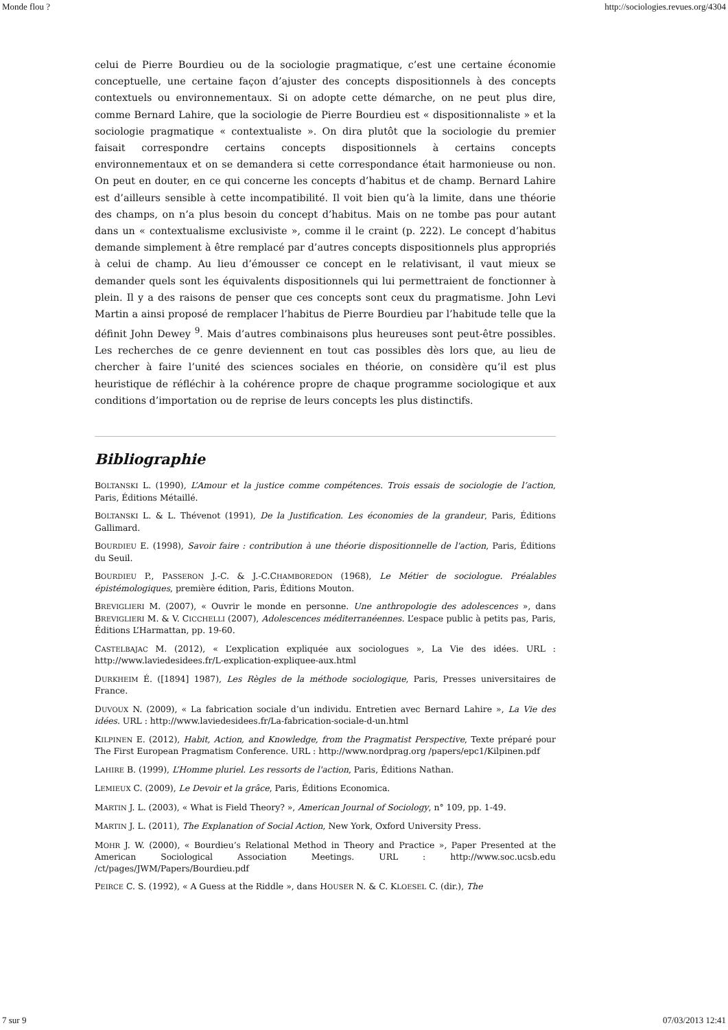Monde flou ? http://sociologies.revues.org/4304
celui de Pierre Bourdieu ou de la sociologie pragmatique, c’est une certaine économie conceptuelle, une certaine façon d’ajuster des concepts dispositionnels à des concepts contextuels ou environnementaux. Si on adopte cette démarche, on ne peut plus dire, comme Bernard Lahire, que la sociologie de Pierre Bourdieu est « dispositionnaliste » et la sociologie pragmatique « contextualiste ». On dira plutôt que la sociologie du premier faisait correspondre certains concepts dispositionnels à certains concepts environnementaux et on se demandera si cette correspondance était harmonieuse ou non. On peut en douter, en ce qui concerne les concepts d’habitus et de champ. Bernard Lahire est d’ailleurs sensible à cette incompatibilité. Il voit bien qu’à la limite, dans une théorie des champs, on n’a plus besoin du concept d’habitus. Mais on ne tombe pas pour autant dans un « contextualisme exclusiviste », comme il le craint (p. 222). Le concept d’habitus demande simplement à être remplacé par d’autres concepts dispositionnels plus appropriés à celui de champ. Au lieu d’émousser ce concept en le relativisant, il vaut mieux se demander quels sont les équivalents dispositionnels qui lui permettraient de fonctionner à plein. Il y a des raisons de penser que ces concepts sont ceux du pragmatisme. John Levi Martin a ainsi proposé de remplacer l’habitus de Pierre Bourdieu par l’habitude telle que la définit John Dewey <sup>9</sup>. Mais d’autres combinaisons plus heureuses sont peut-être possibles. Les recherches de ce genre deviennent en tout cas possibles dès lors que, au lieu de chercher à faire l’unité des sciences sociales en théorie, on considère qu’il est plus heuristique de réfléchir à la cohérence propre de chaque programme sociologique et aux conditions d’importation ou de reprise de leurs concepts les plus distinctifs.
Bibliographie
BOLTANSKI L. (1990), L’Amour et la justice comme compétences. Trois essais de sociologie de l’action, Paris, Éditions Métaillé.
BOLTANSKI L. & L. Thévenot (1991), De la Justification. Les économies de la grandeur, Paris, Éditions Gallimard.
BOURDIEU E. (1998), Savoir faire : contribution à une théorie dispositionnelle de l'action, Paris, Éditions du Seuil.
BOURDIEU P., PASSERON J.-C. & J.-C.CHAMBOREDON (1968), Le Métier de sociologue. Préalables épistémologiques, première édition, Paris, Éditions Mouton.
BREVIGLIERI M. (2007), « Ouvrir le monde en personne. Une anthropologie des adolescences », dans BREVIGLIERI M. & V. CICCHELLI (2007), Adolescences méditerranéennes. L’espace public à petits pas, Paris, Éditions L’Harmattan, pp. 19-60.
CASTELBAJAC M. (2012), « L’explication expliquée aux sociologues », La Vie des idées. URL : http://www.laviedesidees.fr/L-explication-expliquee-aux.html
DURKHEIM É. ([1894] 1987), Les Règles de la méthode sociologique, Paris, Presses universitaires de France.
DUVOUX N. (2009), « La fabrication sociale d’un individu. Entretien avec Bernard Lahire », La Vie des idées. URL : http://www.laviedesidees.fr/La-fabrication-sociale-d-un.html
KILPINEN E. (2012), Habit, Action, and Knowledge, from the Pragmatist Perspective, Texte préparé pour The First European Pragmatism Conference. URL : http://www.nordprag.org /papers/epc1/Kilpinen.pdf
LAHIRE B. (1999), L’Homme pluriel. Les ressorts de l'action, Paris, Éditions Nathan.
LEMIEUX C. (2009), Le Devoir et la grâce, Paris, Éditions Economica.
MARTIN J. L. (2003), « What is Field Theory? », American Journal of Sociology, n° 109, pp. 1-49.
MARTIN J. L. (2011), The Explanation of Social Action, New York, Oxford University Press.
MOHR J. W. (2000), « Bourdieu’s Relational Method in Theory and Practice », Paper Presented at the American Sociological Association Meetings. URL : http://www.soc.ucsb.edu /ct/pages/JWM/Papers/Bourdieu.pdf
PEIRCE C. S. (1992), « A Guess at the Riddle », dans HOUSER N. & C. KLOESEL C. (dir.), The
7 sur 9 07/03/2013 12:41